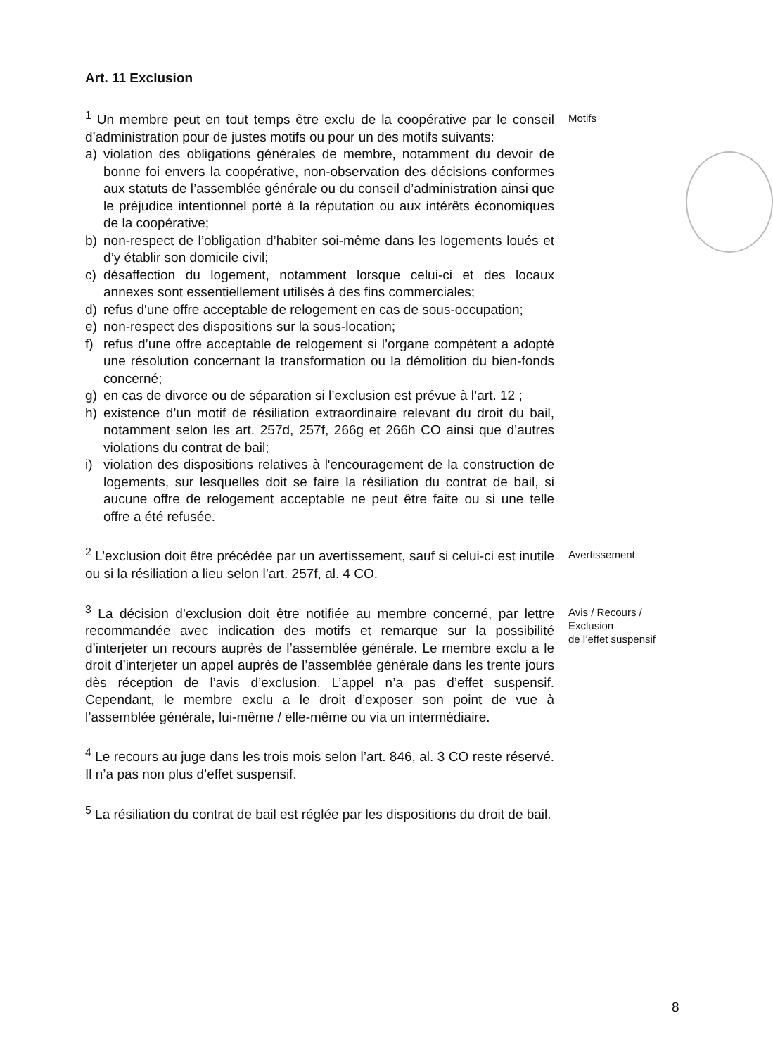Art. 11 Exclusion
<sup>1</sup> Un membre peut en tout temps être exclu de la coopérative par le conseil d’administration pour de justes motifs ou pour un des motifs suivants:
a) violation des obligations générales de membre, notamment du devoir de bonne foi envers la coopérative, non-observation des décisions conformes aux statuts de l’assemblée générale ou du conseil d’administration ainsi que le préjudice intentionnel porté à la réputation ou aux intérêts économiques de la coopérative;
b) non-respect de l’obligation d’habiter soi-même dans les logements loués et d’y établir son domicile civil;
c) désaffection du logement, notamment lorsque celui-ci et des locaux annexes sont essentiellement utilisés à des fins commerciales;
d) refus d'une offre acceptable de relogement en cas de sous-occupation;
e) non-respect des dispositions sur la sous-location;
f) refus d’une offre acceptable de relogement si l’organe compétent a adopté une résolution concernant la transformation ou la démolition du bien-fonds concerné;
g) en cas de divorce ou de séparation si l’exclusion est prévue à l’art. 12 ;
h) existence d’un motif de résiliation extraordinaire relevant du droit du bail, notamment selon les art. 257d, 257f, 266g et 266h CO ainsi que d’autres violations du contrat de bail;
i) violation des dispositions relatives à l'encouragement de la construction de logements, sur lesquelles doit se faire la résiliation du contrat de bail, si aucune offre de relogement acceptable ne peut être faite ou si une telle offre a été refusée.
Motifs
<sup>2</sup> L’exclusion doit être précédée par un avertissement, sauf si celui-ci est inutile ou si la résiliation a lieu selon l’art. 257f, al. 4 CO.
Avertissement
<sup>3</sup> La décision d’exclusion doit être notifiée au membre concerné, par lettre recommandée avec indication des motifs et remarque sur la possibilité d’interjeter un recours auprès de l’assemblée générale. Le membre exclu a le droit d’interjeter un appel auprès de l’assemblée générale dans les trente jours dès réception de l’avis d’exclusion. L’appel n’a pas d’effet suspensif. Cependant, le membre exclu a le droit d’exposer son point de vue à l’assemblée générale, lui-même / elle-même ou via un intermédiaire.
Avis / Recours /
Exclusion
de l’effet suspensif
<sup>4</sup> Le recours au juge dans les trois mois selon l’art. 846, al. 3 CO reste réservé. Il n’a pas non plus d’effet suspensif.
<sup>5</sup> La résiliation du contrat de bail est réglée par les dispositions du droit de bail.
8